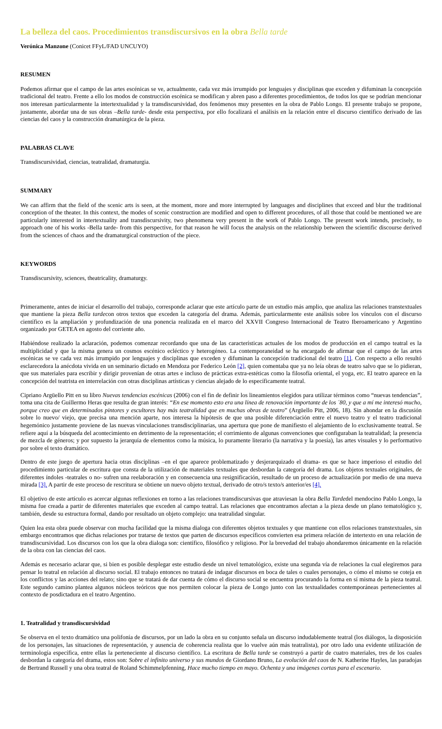La belleza del caos. Procedimientos transdiscursivos en la obra Bella tarde
Verónica Manzone (Conicet FFyL/FAD UNCUYO)
RESUMEN
Podemos afirmar que el campo de las artes escénicas se ve, actualmente, cada vez más irrumpido por lenguajes y disciplinas que exceden y difuminan la concepción tradicional del teatro. Frente a ello los modos de construcción escénica se modifican y abren paso a diferentes procedimientos, de todos los que se podrían mencionar nos interesan particularmente la intertextualidad y la transdiscursividad, dos fenómenos muy presentes en la obra de Pablo Longo. El presente trabajo se propone, justamente, abordar una de sus obras –Bella tarde- desde esta perspectiva, por ello focalizará el análisis en la relación entre el discurso científico derivado de las ciencias del caos y la construcción dramatúrgica de la pieza.
PALABRAS CLAVE
Transdiscursividad, ciencias, teatralidad, dramaturgia.
SUMMARY
We can affirm that the field of the scenic arts is seen, at the moment, more and more interrupted by languages and disciplines that exceed and blur the traditional conception of the theater. In this context, the modes of scenic construction are modified and open to different procedures, of all those that could be mentioned we are particularly interested in intertextuality and transdiscursivity, two phenomena very present in the work of Pablo Longo. The present work intends, precisely, to approach one of his works -Bella tarde- from this perspective, for that reason he will focus the analysis on the relationship between the scientific discourse derived from the sciences of chaos and the dramaturgical construction of the piece.
KEYWORDS
Transdiscursivity, sciences, theatricality, dramaturgy.
Primeramente, antes de iniciar el desarrollo del trabajo, corresponde aclarar que este artículo parte de un estudio más amplio, que analiza las relaciones transtextuales que mantiene la pieza Bella tardecon otros textos que exceden la categoría del drama. Además, particularmente este análisis sobre los vínculos con el discurso científico es la ampliación y profundización de una ponencia realizada en el marco del XXVII Congreso Internacional de Teatro Iberoamericano y Argentino organizado por GETEA en agosto del corriente año.
Habiéndose realizado la aclaración, podemos comenzar recordando que una de las características actuales de los modos de producción en el campo teatral es la multiplicidad y que la misma genera un cosmos escénico ecléctico y heterogéneo. La contemporaneidad se ha encargado de afirmar que el campo de las artes escénicas se ve cada vez más irrumpido por lenguajes y disciplinas que exceden y difuminan la concepción tradicional del teatro [1]. Con respecto a ello resultó esclarecedora la anécdota vivida en un seminario dictado en Mendoza por Federico León [2], quien comentaba que ya no leía obras de teatro salvo que se lo pidieran, que sus materiales para escribir y dirigir provenían de otras artes e incluso de prácticas extra-estéticas como la filosofía oriental, el yoga, etc. El teatro aparece en la concepción del teatrista en interrelación con otras disciplinas artísticas y ciencias alejado de lo específicamente teatral.
Cipriano Argüello Pitt en su libro Nuevas tendencias escénicas (2006) con el fin de definir los lineamientos elegidos para utilizar términos como “nuevas tendencias”, toma una cita de Guillermo Heras que resulta de gran interés: “En ese momento esto era una línea de renovación importante de los ´80, y que a mí me interesó mucho, porque creo que en determinados pintores y escultores hay más teatralidad que en muchas obras de teatro” (Argüello Pitt, 2006, 18). Sin ahondar en la discusión sobre lo nuevo/ viejo, que precisa una mención aparte, nos interesa la hipótesis de que una posible diferenciación entre el nuevo teatro y el teatro tradicional hegemónico justamente proviene de las nuevas vinculaciones transdisciplinarias, una apertura que pone de manifiesto el alejamiento de lo exclusivamente teatral. Se refiere aquí a la búsqueda del acontecimiento en detrimento de la representación; el corrimiento de algunas convenciones que configuraban la teatralidad; la presencia de mezcla de géneros; y por supuesto la jerarquía de elementos como la música, lo puramente literario (la narrativa y la poesía), las artes visuales y lo performativo por sobre el texto dramático.
Dentro de este juego de apertura hacia otras disciplinas –en el que aparece problematizado y desjerarquizado el drama- es que se hace imperioso el estudio del procedimiento particular de escritura que consta de la utilización de materiales textuales que desbordan la categoría del drama. Los objetos textuales originales, de diferentes índoles -teatrales o no- sufren una reelaboración y en consecuencia una resignificación, resultado de un proceso de actualización por medio de una nueva mirada [3]. A partir de este proceso de rescritura se obtiene un nuevo objeto textual, derivado de otro/s texto/s anterior/es [4].
El objetivo de este artículo es acercar algunas reflexiones en torno a las relaciones transdiscursivas que atraviesan la obra Bella Tardedel mendocino Pablo Longo, la misma fue creada a partir de diferentes materiales que exceden al campo teatral. Las relaciones que encontramos afectan a la pieza desde un plano tematológico y, también, desde su estructura formal, dando por resultado un objeto complejo: una teatralidad singular.
Quien lea esta obra puede observar con mucha facilidad que la misma dialoga con diferentes objetos textuales y que mantiene con ellos relaciones transtextuales, sin embargo encontramos que dichas relaciones por tratarse de textos que parten de discursos específicos convierten esa primera relación de intertexto en una relación de transdiscursividad. Los discursos con los que la obra dialoga son: científico, filosófico y religioso. Por la brevedad del trabajo ahondaremos únicamente en la relación de la obra con las ciencias del caos.
Además es necesario aclarar que, si bien es posible desplegar este estudio desde un nivel tematológico, existe una segunda vía de relaciones la cual elegiremos para pensar lo teatral en relación al discurso social. El trabajo entonces no tratará de indagar discursos en boca de tales o cuales personajes, o cómo el mismo se coteja en los conflictos y las acciones del relato; sino que se tratará de dar cuenta de cómo el discurso social se encuentra procurando la forma en sí misma de la pieza teatral. Este segundo camino plantea algunos núcleos teóricos que nos permiten colocar la pieza de Longo junto con las textualidades contemporáneas pertenecientes al contexto de posdictadura en el teatro Argentino.
1. Teatralidad y transdiscursividad
Se observa en el texto dramático una polifonía de discursos, por un lado la obra en su conjunto señala un discurso indudablemente teatral (los diálogos, la disposición de los personajes, las situaciones de representación, y ausencia de coherencia realista que lo vuelve aún más teatralista), por otro lado una evidente utilización de terminología específica, entre ellas la perteneciente al discurso científico. La escritura de Bella tarde se construyó a partir de cuatro materiales, tres de los cuales desbordan la categoría del drama, estos son: Sobre el infinito universo y sus mundos de Giordano Bruno, La evolución del caos de N. Katherine Hayles, las paradojas de Bertrand Russell y una obra teatral de Roland Schimmelpfenning, Hace mucho tiempo en mayo. Ochenta y una imágenes cortas para el escenario.